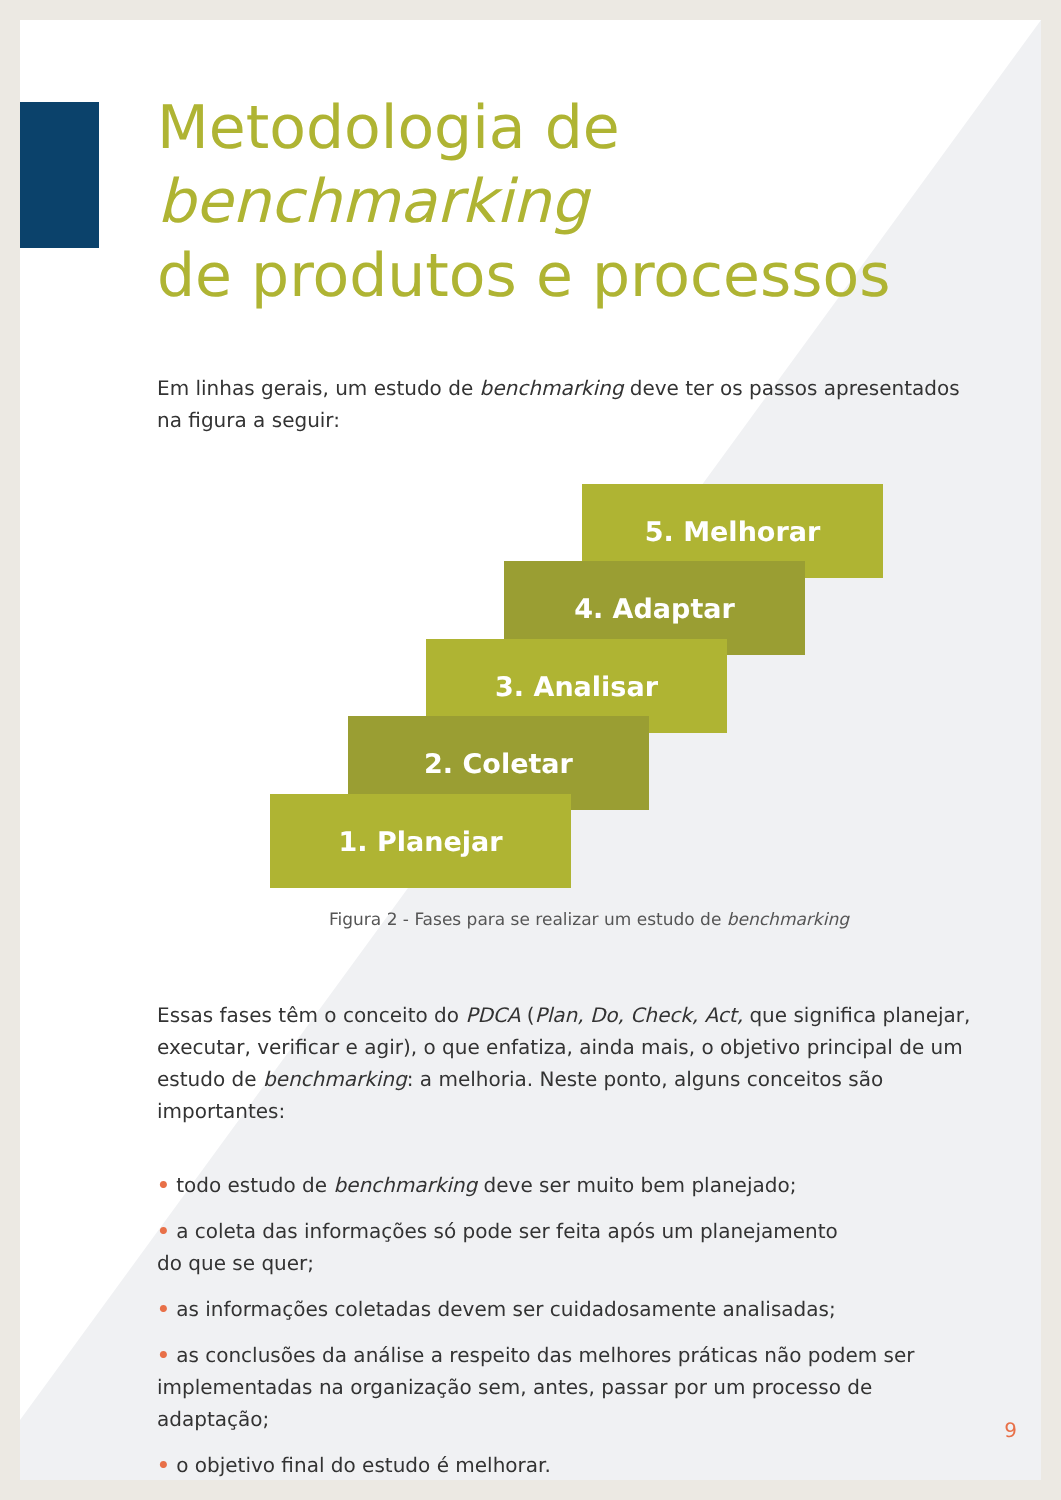Metodologia de benchmarking
de produtos e processos
Em linhas gerais, um estudo de benchmarking deve ter os passos apresentados na figura a seguir:
5. Melhorar
4. Adaptar
3. Analisar
2. Coletar
1. Planejar
Figura 2 - Fases para se realizar um estudo de benchmarking
Essas fases têm o conceito do PDCA (Plan, Do, Check, Act, que significa planejar, executar, verificar e agir), o que enfatiza, ainda mais, o objetivo principal de um estudo de benchmarking: a melhoria. Neste ponto, alguns conceitos são importantes:
• todo estudo de benchmarking deve ser muito bem planejado;
• a coleta das informações só pode ser feita após um planejamento
do que se quer;
• as informações coletadas devem ser cuidadosamente analisadas;
• as conclusões da análise a respeito das melhores práticas não podem ser implementadas na organização sem, antes, passar por um processo de adaptação;
• o objetivo final do estudo é melhorar.
9